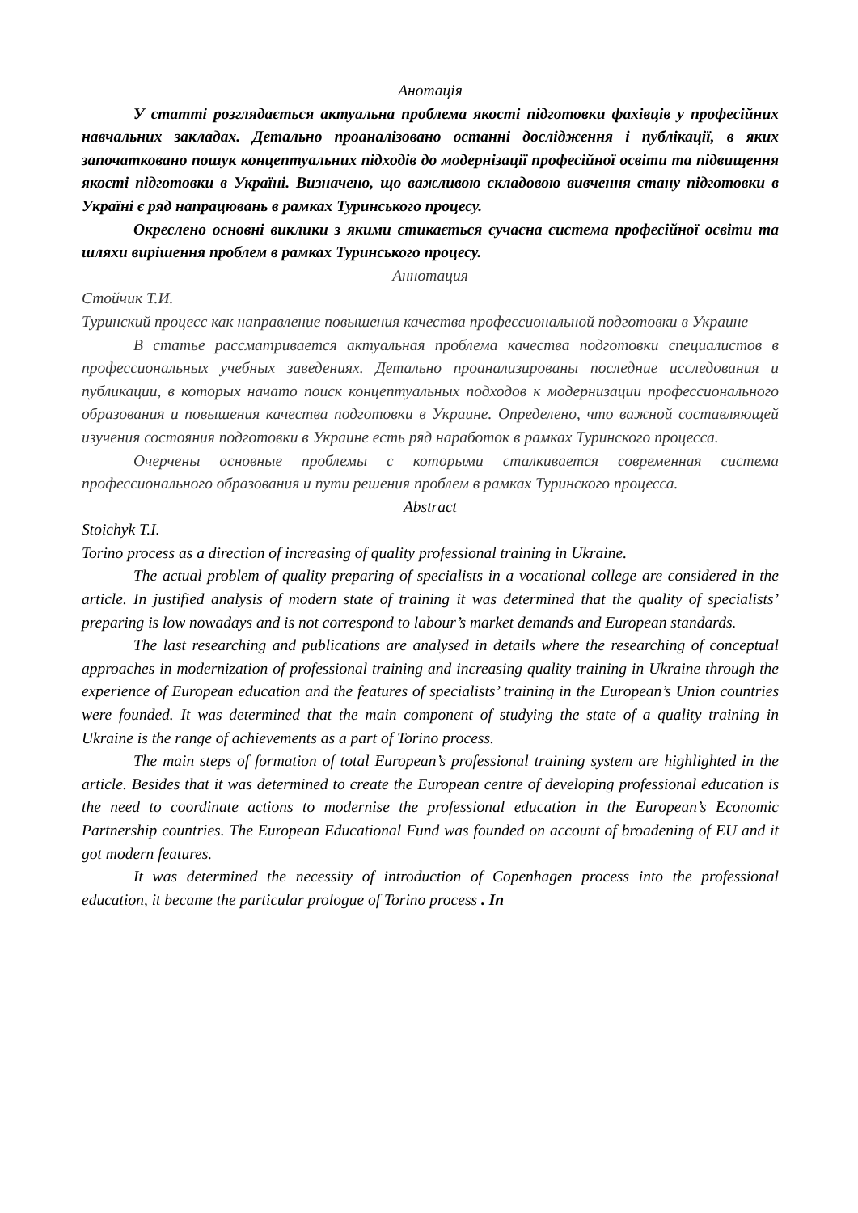Анотація
У статті розглядається актуальна проблема якості підготовки фахівців у професійних навчальних закладах. Детально проаналізовано останні дослідження і публікації, в яких започатковано пошук концептуальних підходів до модернізації професійної освіти та підвищення якості підготовки в Україні. Визначено, що важливою складовою вивчення стану підготовки в Україні є ряд напрацювань в рамках Туринського процесу.
Окреслено основні виклики з якими стикається сучасна система професійної освіти та шляхи вирішення проблем в рамках Туринського процесу.
Аннотация
Стойчик Т.И.
Туринский процесс как направление повышения качества профессиональной подготовки в Украине
В статье рассматривается актуальная проблема качества подготовки специалистов в профессиональных учебных заведениях. Детально проанализированы последние исследования и публикации, в которых начато поиск концептуальных подходов к модернизации профессионального образования и повышения качества подготовки в Украине. Определено, что важной составляющей изучения состояния подготовки в Украине есть ряд наработок в рамках Туринского процесса.
Очерчены основные проблемы с которыми сталкивается современная система профессионального образования и пути решения проблем в рамках Туринского процесса.
Abstract
Stoichyk T.I.
Torino process as a direction of increasing of quality professional training in Ukraine.
The actual problem of quality preparing of specialists in a vocational college are considered in the article. In justified analysis of modern state of training it was determined that the quality of specialists’ preparing is low nowadays and is not correspond to labour’s market demands and European standards.
The last researching and publications are analysed in details where the researching of conceptual approaches in modernization of professional training and increasing quality training in Ukraine through the experience of European education and the features of specialists’ training in the European’s Union countries were founded. It was determined that the main component of studying the state of a quality training in Ukraine is the range of achievements as a part of Torino process.
The main steps of formation of total European’s professional training system are highlighted in the article. Besides that it was determined to create the European centre of developing professional education is the need to coordinate actions to modernise the professional education in the European’s Economic Partnership countries. The European Educational Fund was founded on account of broadening of EU and it got modern features.
It was determined the necessity of introduction of Copenhagen process into the professional education, it became the particular prologue of Torino process . In